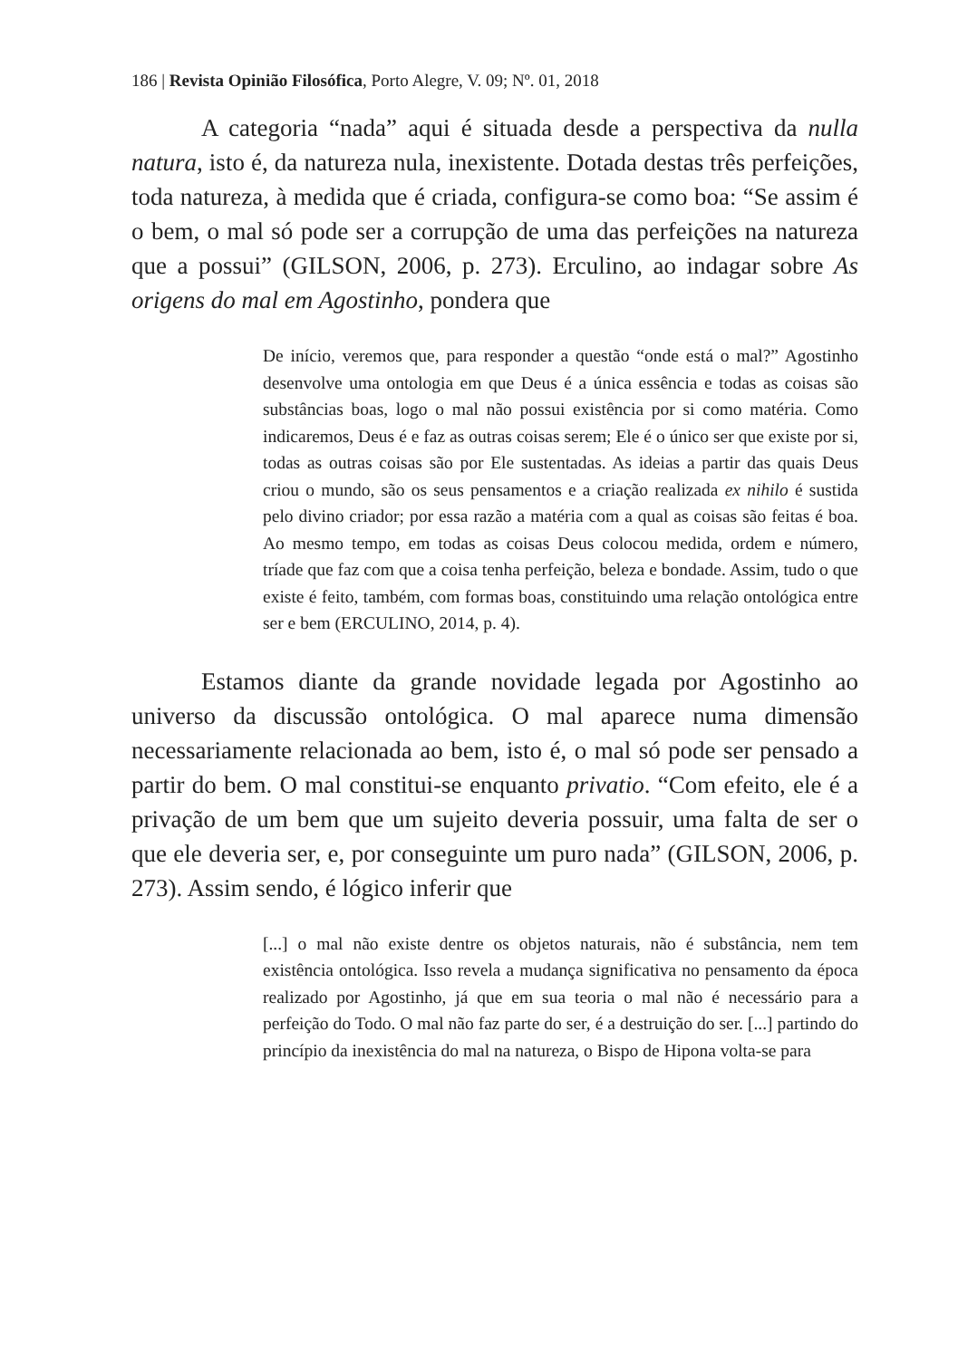186 | Revista Opinião Filosófica, Porto Alegre, V. 09; Nº. 01, 2018
A categoria “nada” aqui é situada desde a perspectiva da nulla natura, isto é, da natureza nula, inexistente. Dotada destas três perfeições, toda natureza, à medida que é criada, configura-se como boa: “Se assim é o bem, o mal só pode ser a corrupção de uma das perfeições na natureza que a possui” (GILSON, 2006, p. 273). Erculino, ao indagar sobre As origens do mal em Agostinho, pondera que
De início, veremos que, para responder a questão “onde está o mal?” Agostinho desenvolve uma ontologia em que Deus é a única essência e todas as coisas são substâncias boas, logo o mal não possui existência por si como matéria. Como indicaremos, Deus é e faz as outras coisas serem; Ele é o único ser que existe por si, todas as outras coisas são por Ele sustentadas. As ideias a partir das quais Deus criou o mundo, são os seus pensamentos e a criação realizada ex nihilo é sustida pelo divino criador; por essa razão a matéria com a qual as coisas são feitas é boa. Ao mesmo tempo, em todas as coisas Deus colocou medida, ordem e número, tríade que faz com que a coisa tenha perfeição, beleza e bondade. Assim, tudo o que existe é feito, também, com formas boas, constituindo uma relação ontológica entre ser e bem (ERCULINO, 2014, p. 4).
Estamos diante da grande novidade legada por Agostinho ao universo da discussão ontológica. O mal aparece numa dimensão necessariamente relacionada ao bem, isto é, o mal só pode ser pensado a partir do bem. O mal constitui-se enquanto privatio. “Com efeito, ele é a privação de um bem que um sujeito deveria possuir, uma falta de ser o que ele deveria ser, e, por conseguinte um puro nada” (GILSON, 2006, p. 273). Assim sendo, é lógico inferir que
[...] o mal não existe dentre os objetos naturais, não é substância, nem tem existência ontológica. Isso revela a mudança significativa no pensamento da época realizado por Agostinho, já que em sua teoria o mal não é necessário para a perfeição do Todo. O mal não faz parte do ser, é a destruição do ser. [...] partindo do princípio da inexistência do mal na natureza, o Bispo de Hipona volta-se para